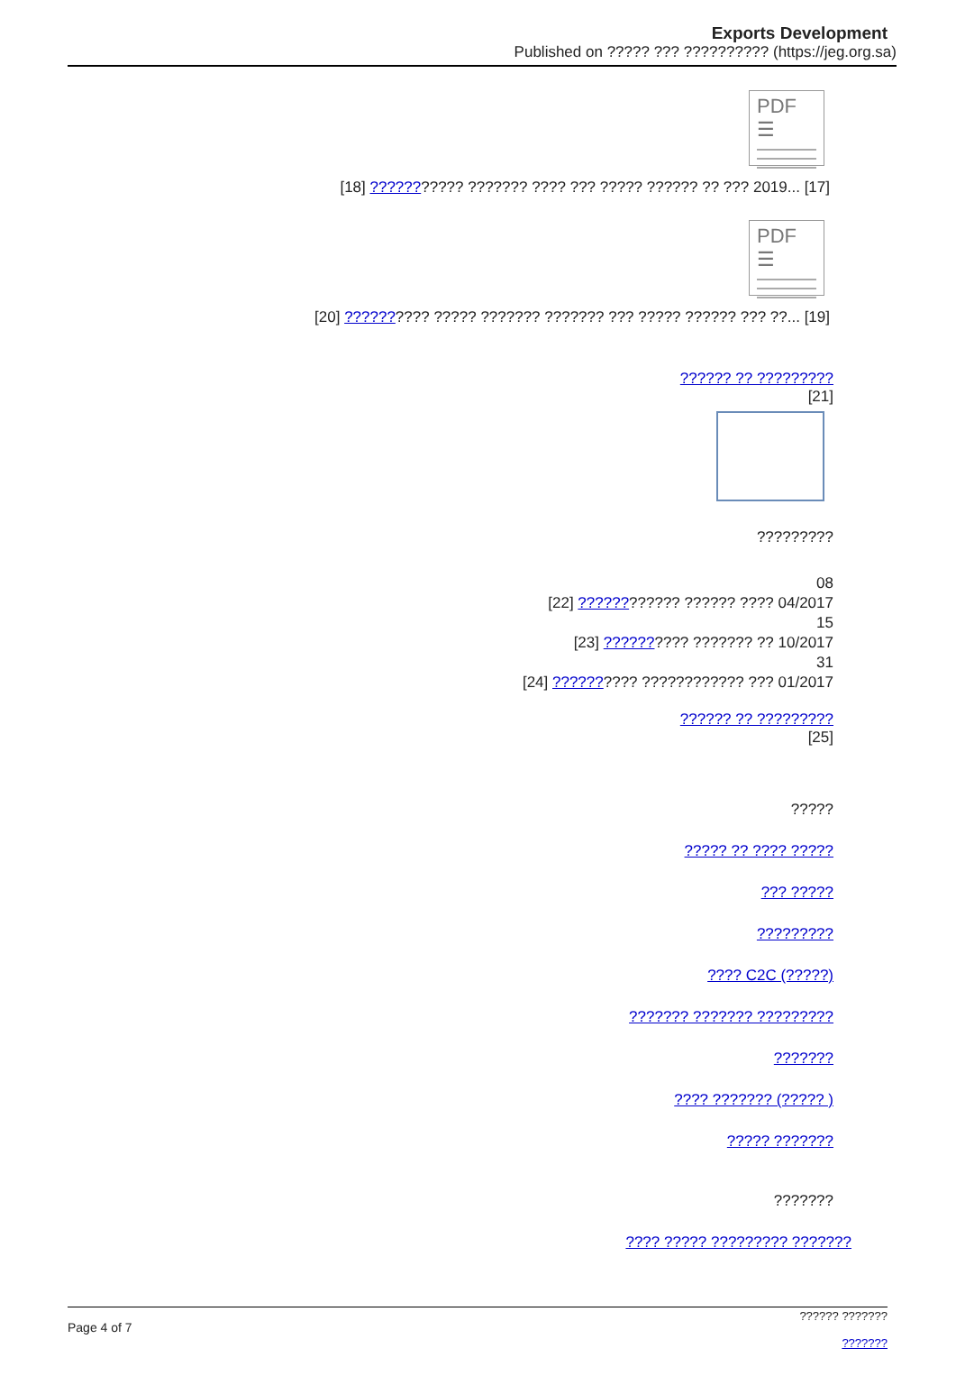Exports Development
Published on ????? ??? ?????????? (https://jeg.org.sa)
PDF ☰
[18] ??????????? ??????? ???? ??? ????? ?????? ?? ??? 2019... [17]
PDF ☰
[20] ?????????? ????? ??????? ??????? ??? ????? ?????? ??? ??... [19]
?????? ?? ?????????
[21]
?????????
08
[22] ???????????? ?????? ???? 04/2017
15
[23] ?????????? ??????? ?? 10/2017
31
[24] ?????????? ???????????? ??? 01/2017
?????? ?? ?????????
[25]
?????
????? ?? ???? ?????
??? ?????
?????????
???? C2C (?????)
??????? ??????? ?????????
???????
???? ??????? (????? )
????? ???????
???????
???? ????? ????????? ???????
Page 4 of 7?????? ???????
???????